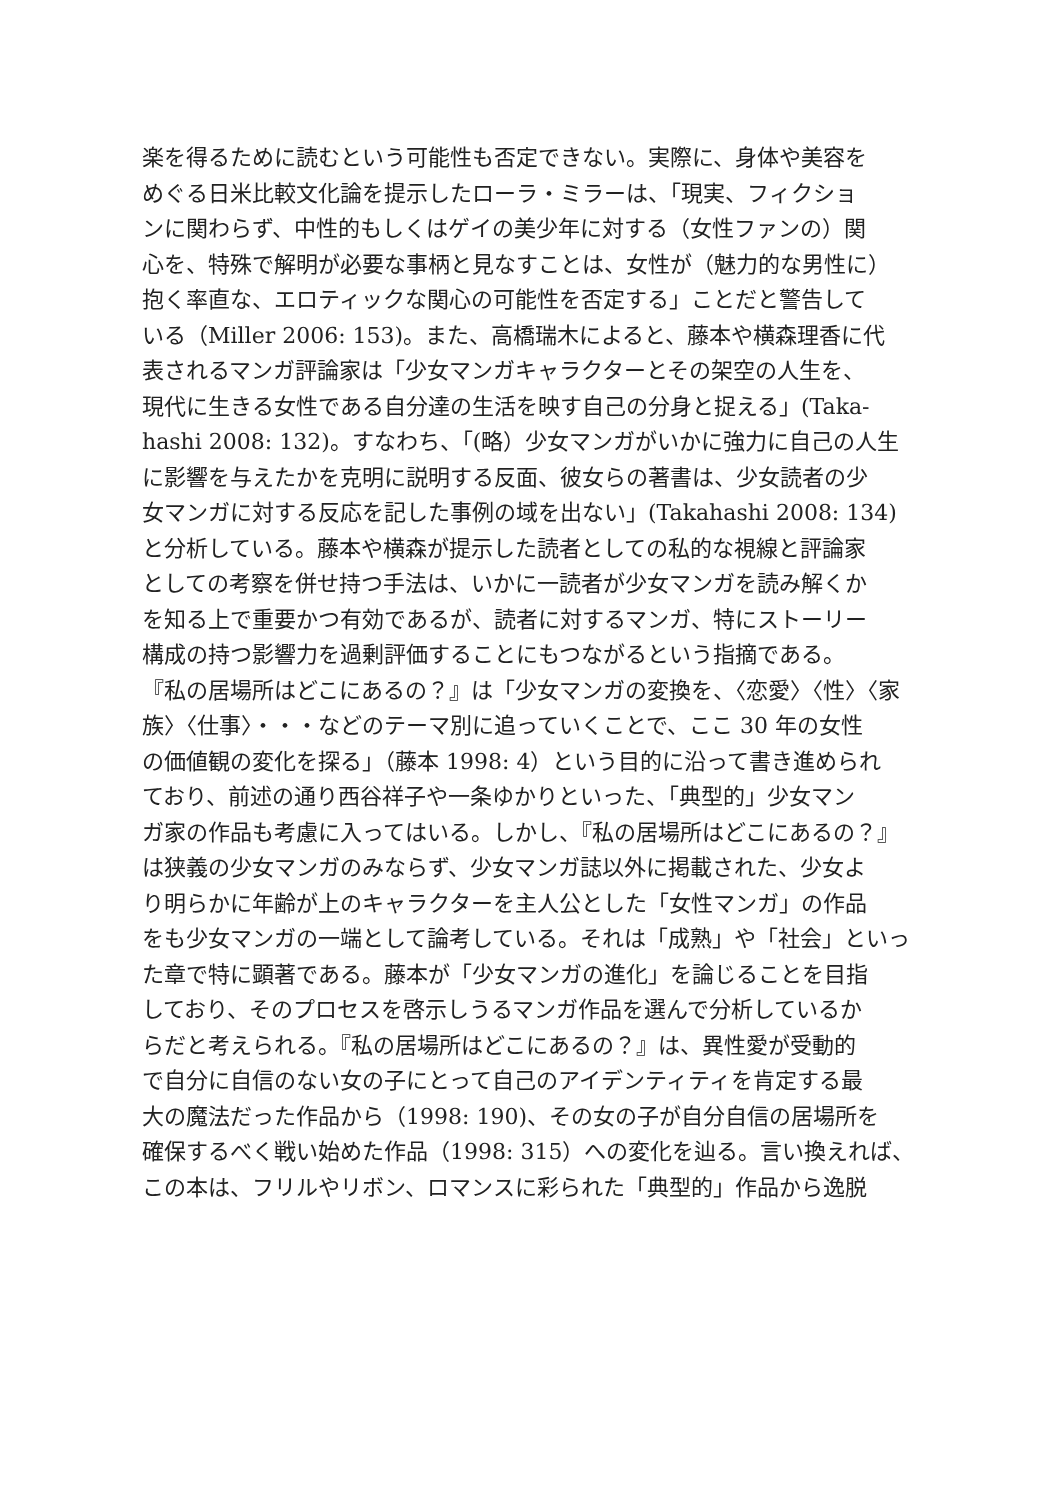楽を得るために読むという可能性も否定できない。実際に、身体や美容を
めぐる日米比較文化論を提示したローラ・ミラーは、「現実、フィクショ
ンに関わらず、中性的もしくはゲイの美少年に対する（女性ファンの）関
心を、特殊で解明が必要な事柄と見なすことは、女性が（魅力的な男性に）
抱く率直な、エロティックな関心の可能性を否定する」ことだと警告して
いる（Miller 2006: 153)。また、高橋瑞木によると、藤本や横森理香に代
表されるマンガ評論家は「少女マンガキャラクターとその架空の人生を、
現代に生きる女性である自分達の生活を映す自己の分身と捉える」(Taka-
hashi 2008: 132)。すなわち、「(略）少女マンガがいかに強力に自己の人生
に影響を与えたかを克明に説明する反面、彼女らの著書は、少女読者の少
女マンガに対する反応を記した事例の域を出ない」(Takahashi 2008: 134)
と分析している。藤本や横森が提示した読者としての私的な視線と評論家
としての考察を併せ持つ手法は、いかに一読者が少女マンガを読み解くか
を知る上で重要かつ有効であるが、読者に対するマンガ、特にストーリー
構成の持つ影響力を過剰評価することにもつながるという指摘である。
『私の居場所はどこにあるの？』は「少女マンガの変換を、〈恋愛〉〈性〉〈家
族〉〈仕事〉・・・などのテーマ別に追っていくことで、ここ 30 年の女性
の価値観の変化を探る」（藤本 1998: 4）という目的に沿って書き進められ
ており、前述の通り西谷祥子や一条ゆかりといった、「典型的」少女マン
ガ家の作品も考慮に入ってはいる。しかし、『私の居場所はどこにあるの？』
は狭義の少女マンガのみならず、少女マンガ誌以外に掲載された、少女よ
り明らかに年齢が上のキャラクターを主人公とした「女性マンガ」の作品
をも少女マンガの一端として論考している。それは「成熟」や「社会」といっ
た章で特に顕著である。藤本が「少女マンガの進化」を論じることを目指
しており、そのプロセスを啓示しうるマンガ作品を選んで分析しているか
らだと考えられる。『私の居場所はどこにあるの？』は、異性愛が受動的
で自分に自信のない女の子にとって自己のアイデンティティを肯定する最
大の魔法だった作品から（1998: 190)、その女の子が自分自信の居場所を
確保するべく戦い始めた作品（1998: 315）への変化を辿る。言い換えれば、
この本は、フリルやリボン、ロマンスに彩られた「典型的」作品から逸脱